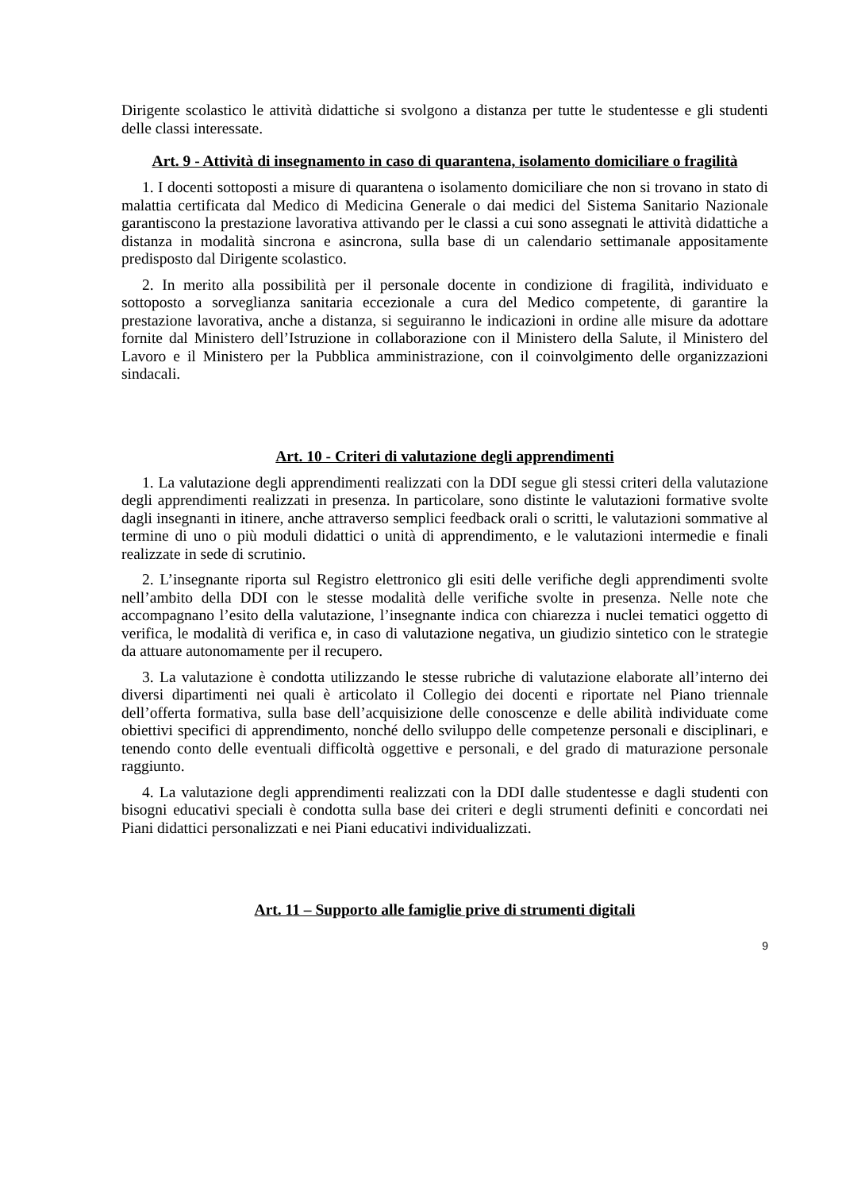Dirigente scolastico le attività didattiche si svolgono a distanza per tutte le studentesse e gli studenti delle classi interessate.
Art. 9 - Attività di insegnamento in caso di quarantena, isolamento domiciliare o fragilità
1. I docenti sottoposti a misure di quarantena o isolamento domiciliare che non si trovano in stato di malattia certificata dal Medico di Medicina Generale o dai medici del Sistema Sanitario Nazionale garantiscono la prestazione lavorativa attivando per le classi a cui sono assegnati le attività didattiche a distanza in modalità sincrona e asincrona, sulla base di un calendario settimanale appositamente predisposto dal Dirigente scolastico.
2. In merito alla possibilità per il personale docente in condizione di fragilità, individuato e sottoposto a sorveglianza sanitaria eccezionale a cura del Medico competente, di garantire la prestazione lavorativa, anche a distanza, si seguiranno le indicazioni in ordine alle misure da adottare fornite dal Ministero dell’Istruzione in collaborazione con il Ministero della Salute, il Ministero del Lavoro e il Ministero per la Pubblica amministrazione, con il coinvolgimento delle organizzazioni sindacali.
Art. 10 - Criteri di valutazione degli apprendimenti
1. La valutazione degli apprendimenti realizzati con la DDI segue gli stessi criteri della valutazione degli apprendimenti realizzati in presenza. In particolare, sono distinte le valutazioni formative svolte dagli insegnanti in itinere, anche attraverso semplici feedback orali o scritti, le valutazioni sommative al termine di uno o più moduli didattici o unità di apprendimento, e le valutazioni intermedie e finali realizzate in sede di scrutinio.
2. L’insegnante riporta sul Registro elettronico gli esiti delle verifiche degli apprendimenti svolte nell’ambito della DDI con le stesse modalità delle verifiche svolte in presenza. Nelle note che accompagnano l’esito della valutazione, l’insegnante indica con chiarezza i nuclei tematici oggetto di verifica, le modalità di verifica e, in caso di valutazione negativa, un giudizio sintetico con le strategie da attuare autonomamente per il recupero.
3. La valutazione è condotta utilizzando le stesse rubriche di valutazione elaborate all’interno dei diversi dipartimenti nei quali è articolato il Collegio dei docenti e riportate nel Piano triennale dell’offerta formativa, sulla base dell’acquisizione delle conoscenze e delle abilità individuate come obiettivi specifici di apprendimento, nonché dello sviluppo delle competenze personali e disciplinari, e tenendo conto delle eventuali difficoltà oggettive e personali, e del grado di maturazione personale raggiunto.
4. La valutazione degli apprendimenti realizzati con la DDI dalle studentesse e dagli studenti con bisogni educativi speciali è condotta sulla base dei criteri e degli strumenti definiti e concordati nei Piani didattici personalizzati e nei Piani educativi individualizzati.
Art. 11 – Supporto alle famiglie prive di strumenti digitali
9